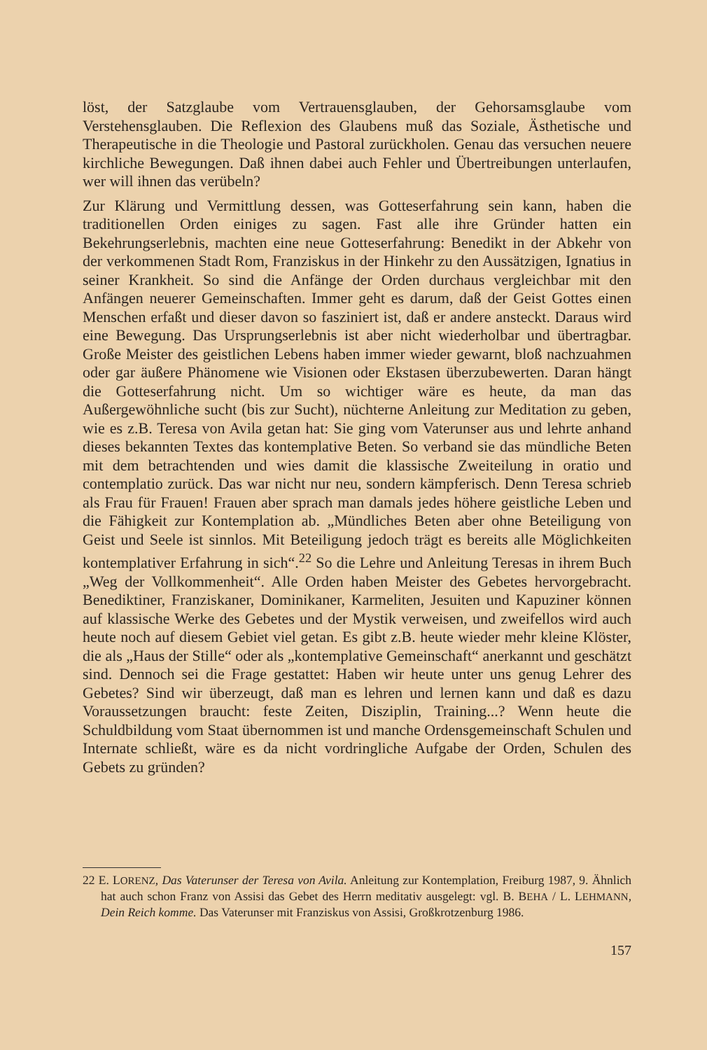löst, der Satzglaube vom Vertrauensglauben, der Gehorsamsglaube vom Verstehensglauben. Die Reflexion des Glaubens muß das Soziale, Ästhetische und Therapeutische in die Theologie und Pastoral zurückholen. Genau das versuchen neuere kirchliche Bewegungen. Daß ihnen dabei auch Fehler und Übertreibungen unterlaufen, wer will ihnen das verübeln?
Zur Klärung und Vermittlung dessen, was Gotteserfahrung sein kann, haben die traditionellen Orden einiges zu sagen. Fast alle ihre Gründer hatten ein Bekehrungserlebnis, machten eine neue Gotteserfahrung: Benedikt in der Abkehr von der verkommenen Stadt Rom, Franziskus in der Hinkehr zu den Aussätzigen, Ignatius in seiner Krankheit. So sind die Anfänge der Orden durchaus vergleichbar mit den Anfängen neuerer Gemeinschaften. Immer geht es darum, daß der Geist Gottes einen Menschen erfaßt und dieser davon so fasziniert ist, daß er andere ansteckt. Daraus wird eine Bewegung. Das Ursprungserlebnis ist aber nicht wiederholbar und übertragbar. Große Meister des geistlichen Lebens haben immer wieder gewarnt, bloß nachzuahmen oder gar äußere Phänomene wie Visionen oder Ekstasen überzubewerten. Daran hängt die Gotteserfahrung nicht. Um so wichtiger wäre es heute, da man das Außergewöhnliche sucht (bis zur Sucht), nüchterne Anleitung zur Meditation zu geben, wie es z.B. Teresa von Avila getan hat: Sie ging vom Vaterunser aus und lehrte anhand dieses bekannten Textes das kontemplative Beten. So verband sie das mündliche Beten mit dem betrachtenden und wies damit die klassische Zweiteilung in oratio und contemplatio zurück. Das war nicht nur neu, sondern kämpferisch. Denn Teresa schrieb als Frau für Frauen! Frauen aber sprach man damals jedes höhere geistliche Leben und die Fähigkeit zur Kontemplation ab. „Mündliches Beten aber ohne Beteiligung von Geist und Seele ist sinnlos. Mit Beteiligung jedoch trägt es bereits alle Möglichkeiten kontemplativer Erfahrung in sich“.<sup>22</sup> So die Lehre und Anleitung Teresas in ihrem Buch „Weg der Vollkommenheit“. Alle Orden haben Meister des Gebetes hervorgebracht. Benediktiner, Franziskaner, Dominikaner, Karmeliten, Jesuiten und Kapuziner können auf klassische Werke des Gebetes und der Mystik verweisen, und zweifellos wird auch heute noch auf diesem Gebiet viel getan. Es gibt z.B. heute wieder mehr kleine Klöster, die als „Haus der Stille“ oder als „kontemplative Gemeinschaft“ anerkannt und geschätzt sind. Dennoch sei die Frage gestattet: Haben wir heute unter uns genug Lehrer des Gebetes? Sind wir überzeugt, daß man es lehren und lernen kann und daß es dazu Voraussetzungen braucht: feste Zeiten, Disziplin, Training...? Wenn heute die Schuldbildung vom Staat übernommen ist und manche Ordensgemeinschaft Schulen und Internate schließt, wäre es da nicht vordringliche Aufgabe der Orden, Schulen des Gebets zu gründen?
22 E. LORENZ, Das Vaterunser der Teresa von Avila. Anleitung zur Kontemplation, Freiburg 1987, 9. Ähnlich hat auch schon Franz von Assisi das Gebet des Herrn meditativ ausgelegt: vgl. B. BEHA / L. LEHMANN, Dein Reich komme. Das Vaterunser mit Franziskus von Assisi, Großkrotzenburg 1986.
157